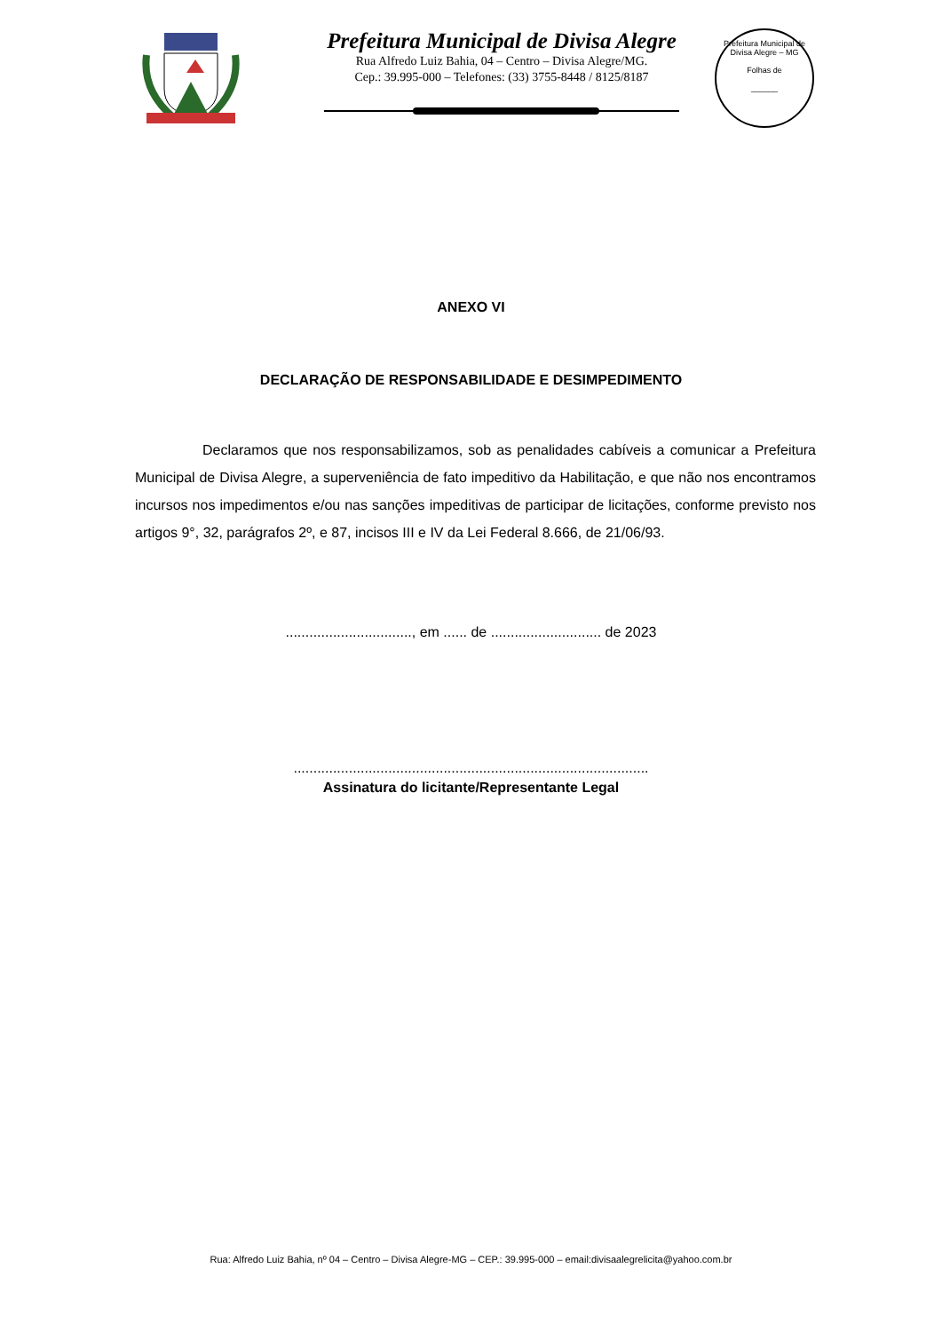Prefeitura Municipal de Divisa Alegre
Rua Alfredo Luiz Bahia, 04 – Centro – Divisa Alegre/MG.
Cep.: 39.995-000 – Telefones: (33) 3755-8448 / 8125/8187
Prefeitura Municipal de Divisa Alegre – MG
Folhas de
______
ANEXO VI
DECLARAÇÃO DE RESPONSABILIDADE E DESIMPEDIMENTO
Declaramos que nos responsabilizamos, sob as penalidades cabíveis a comunicar a Prefeitura Municipal de Divisa Alegre, a superveniência de fato impeditivo da Habilitação, e que não nos encontramos incursos nos impedimentos e/ou nas sanções impeditivas de participar de licitações, conforme previsto nos artigos 9°, 32, parágrafos 2º, e 87, incisos III e IV da Lei Federal 8.666, de 21/06/93.
................................, em ...... de ............................ de 2023
..........................................................................................
Assinatura do licitante/Representante Legal
Rua: Alfredo Luiz Bahia, nº 04 – Centro – Divisa Alegre-MG – CEP.: 39.995-000 – email:divisaalegrelicita@yahoo.com.br